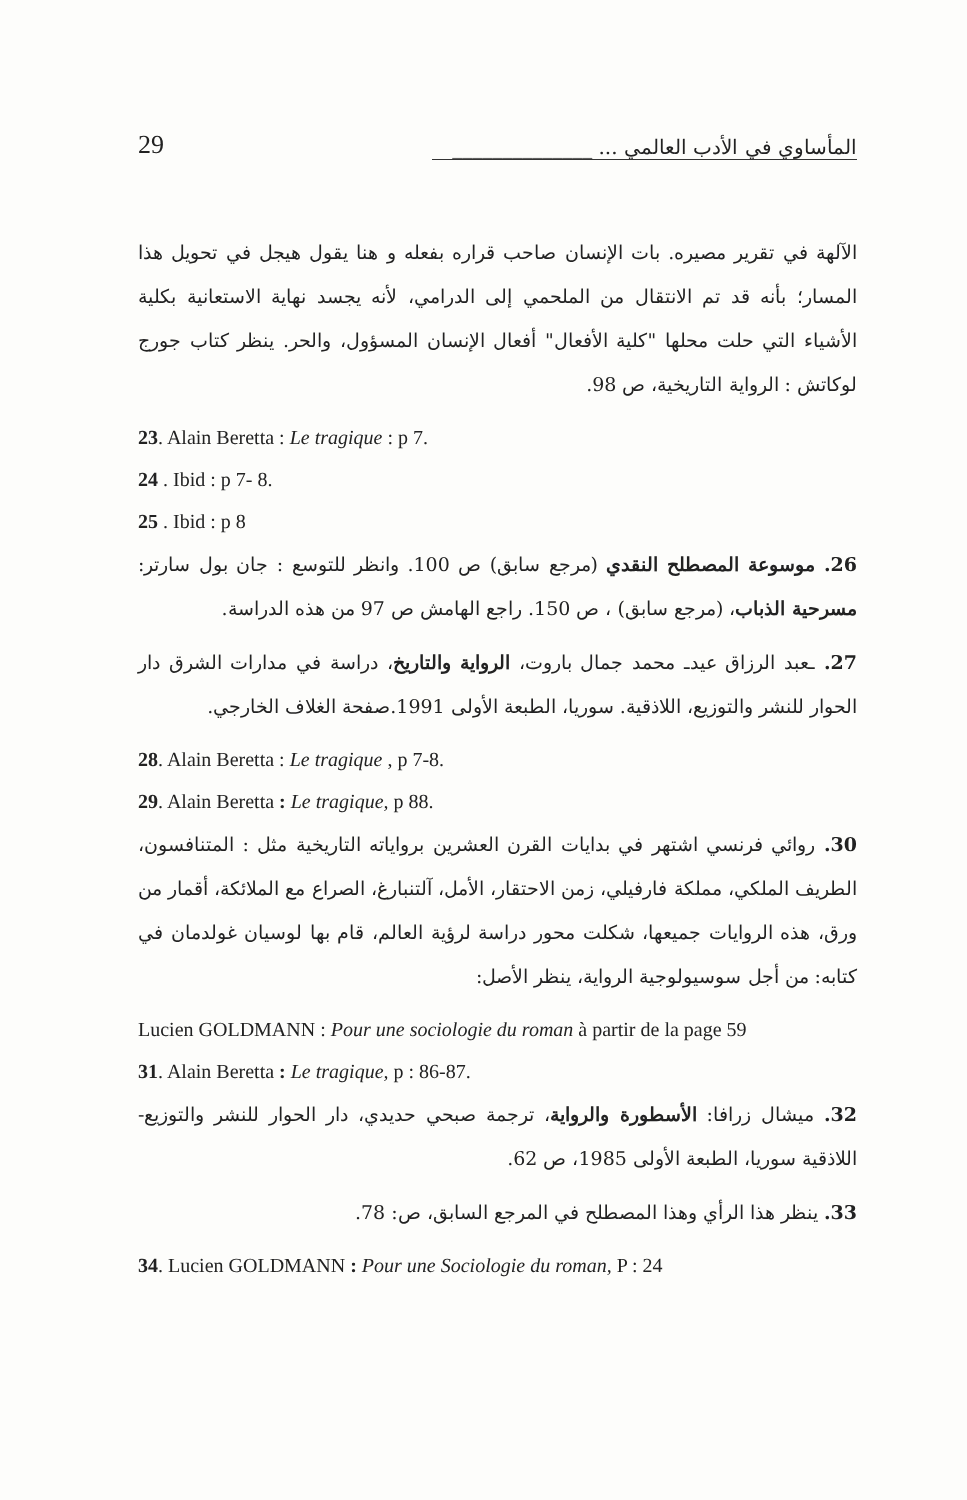29 المأساوي في الأدب العالمي ... ______________
الآلهة في تقرير مصيره. بات الإنسان صاحب قراره بفعله و هنا يقول هيجل في تحويل هذا المسار؛ بأنه قد تم الانتقال من الملحمي إلى الدرامي، لأنه يجسد نهاية الاستعانية بكلية الأشياء التي حلت محلها "كلية الأفعال" أفعال الإنسان المسؤول، والحر. ينظر كتاب جورج لوكاتش : الرواية التاريخية، ص 98.
23. Alain Beretta : Le tragique : p 7.
24 . Ibid : p 7- 8.
25 . Ibid : p 8
26. موسوعة المصطلح النقدي (مرجع سابق) ص 100. وانظر للتوسع : جان بول سارتر: مسرحية الذباب، (مرجع سابق) ، ص 150. راجع الهامش ص 97 من هذه الدراسة.
27. ـعبد الرزاق عيدـ محمد جمال باروت، الرواية والتاريخ، دراسة في مدارات الشرق دار الحوار للنشر والتوزيع، اللاذقية. سوريا، الطبعة الأولى 1991.صفحة الغلاف الخارجي.
28. Alain Beretta : Le tragique , p 7-8.
29. Alain Beretta : Le tragique, p 88.
30. روائي فرنسي اشتهر في بدايات القرن العشرين برواياته التاريخية مثل : المتنافسون، الطريف الملكي، مملكة فارفيلي، زمن الاحتقار، الأمل، آلتنبارغ، الصراع مع الملائكة، أقمار من ورق، هذه الروايات جميعها، شكلت محور دراسة لرؤية العالم، قام بها لوسيان غولدمان في كتابه: من أجل سوسيولوجية الرواية، ينظر الأصل:
Lucien GOLDMANN : Pour une sociologie du roman à partir de la page 59
31. Alain Beretta : Le tragique, p : 86-87.
32. ميشال زرافا: الأسطورة والرواية، ترجمة صبحي حديدي، دار الحوار للنشر والتوزيع- اللاذقية سوريا، الطبعة الأولى 1985، ص 62.
33. ينظر هذا الرأي وهذا المصطلح في المرجع السابق، ص: 78.
34. Lucien GOLDMANN : Pour une Sociologie du roman, P : 24